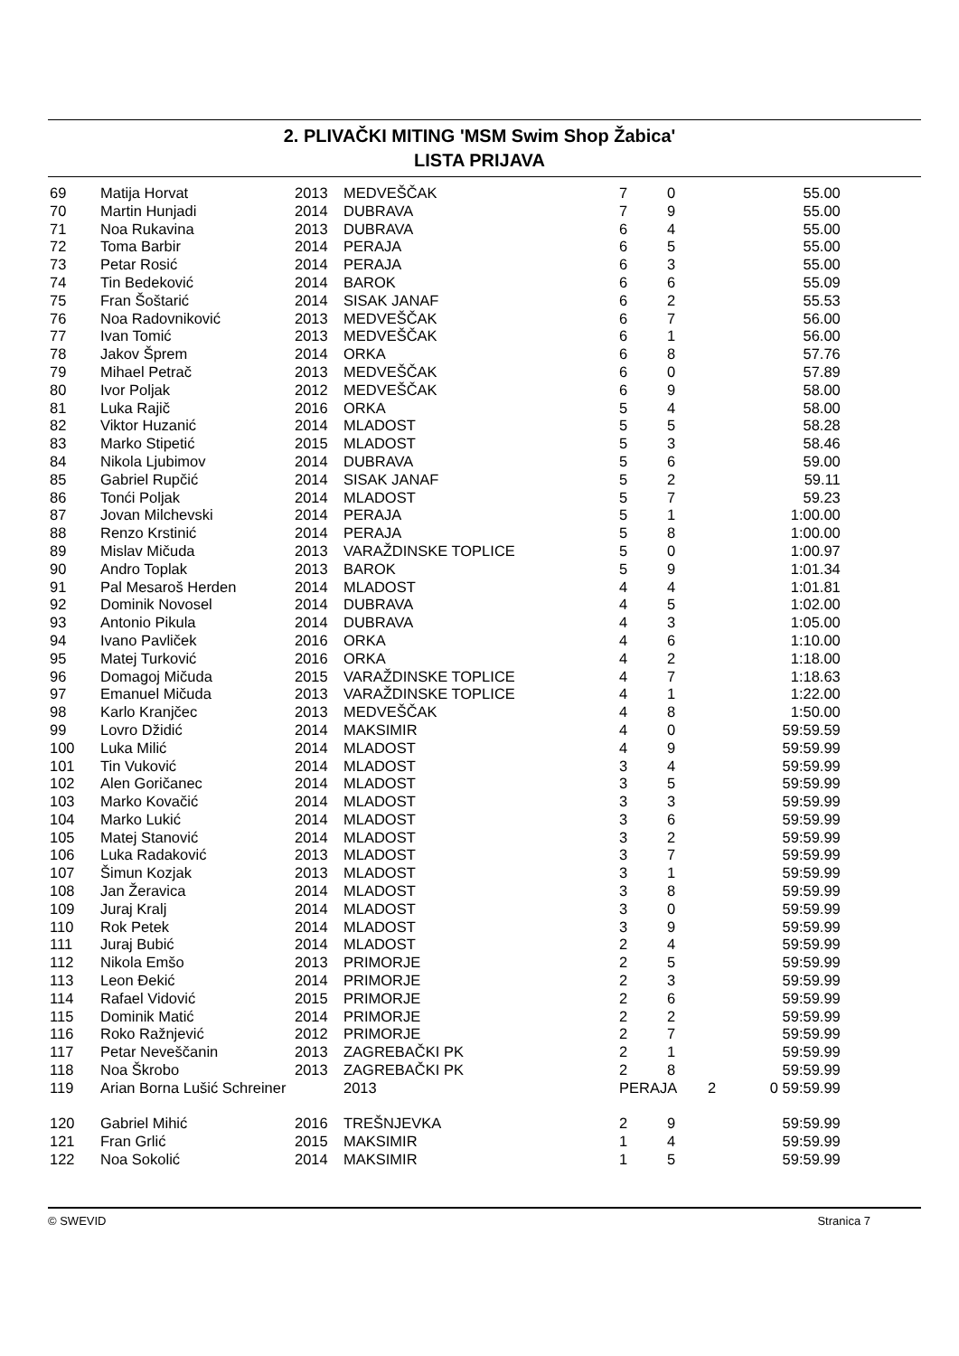2. PLIVAČKI MITING 'MSM Swim Shop Žabica'
LISTA PRIJAVA
| 69 | Matija Horvat | 2013 | MEDVEŠČAK | 7 | 0 | 55.00 |
| 70 | Martin Hunjadi | 2014 | DUBRAVA | 7 | 9 | 55.00 |
| 71 | Noa Rukavina | 2013 | DUBRAVA | 6 | 4 | 55.00 |
| 72 | Toma Barbir | 2014 | PERAJA | 6 | 5 | 55.00 |
| 73 | Petar Rosić | 2014 | PERAJA | 6 | 3 | 55.00 |
| 74 | Tin Bedeković | 2014 | BAROK | 6 | 6 | 55.09 |
| 75 | Fran Šoštarić | 2014 | SISAK JANAF | 6 | 2 | 55.53 |
| 76 | Noa Radovniković | 2013 | MEDVEŠČAK | 6 | 7 | 56.00 |
| 77 | Ivan Tomić | 2013 | MEDVEŠČAK | 6 | 1 | 56.00 |
| 78 | Jakov Šprem | 2014 | ORKA | 6 | 8 | 57.76 |
| 79 | Mihael Petrač | 2013 | MEDVEŠČAK | 6 | 0 | 57.89 |
| 80 | Ivor Poljak | 2012 | MEDVEŠČAK | 6 | 9 | 58.00 |
| 81 | Luka Rajič | 2016 | ORKA | 5 | 4 | 58.00 |
| 82 | Viktor Huzanić | 2014 | MLADOST | 5 | 5 | 58.28 |
| 83 | Marko Stipetić | 2015 | MLADOST | 5 | 3 | 58.46 |
| 84 | Nikola Ljubimov | 2014 | DUBRAVA | 5 | 6 | 59.00 |
| 85 | Gabriel Rupčić | 2014 | SISAK JANAF | 5 | 2 | 59.11 |
| 86 | Tonći Poljak | 2014 | MLADOST | 5 | 7 | 59.23 |
| 87 | Jovan Milchevski | 2014 | PERAJA | 5 | 1 | 1:00.00 |
| 88 | Renzo Krstinić | 2014 | PERAJA | 5 | 8 | 1:00.00 |
| 89 | Mislav Mičuda | 2013 | VARAŽDINSKE TOPLICE | 5 | 0 | 1:00.97 |
| 90 | Andro Toplak | 2013 | BAROK | 5 | 9 | 1:01.34 |
| 91 | Pal Mesaroš Herden | 2014 | MLADOST | 4 | 4 | 1:01.81 |
| 92 | Dominik Novosel | 2014 | DUBRAVA | 4 | 5 | 1:02.00 |
| 93 | Antonio Pikula | 2014 | DUBRAVA | 4 | 3 | 1:05.00 |
| 94 | Ivano Pavliček | 2016 | ORKA | 4 | 6 | 1:10.00 |
| 95 | Matej Turković | 2016 | ORKA | 4 | 2 | 1:18.00 |
| 96 | Domagoj Mičuda | 2015 | VARAŽDINSKE TOPLICE | 4 | 7 | 1:18.63 |
| 97 | Emanuel Mičuda | 2013 | VARAŽDINSKE TOPLICE | 4 | 1 | 1:22.00 |
| 98 | Karlo Kranjčec | 2013 | MEDVEŠČAK | 4 | 8 | 1:50.00 |
| 99 | Lovro Džidić | 2014 | MAKSIMIR | 4 | 0 | 59:59.59 |
| 100 | Luka Milić | 2014 | MLADOST | 4 | 9 | 59:59.99 |
| 101 | Tin Vuković | 2014 | MLADOST | 3 | 4 | 59:59.99 |
| 102 | Alen Goričanec | 2014 | MLADOST | 3 | 5 | 59:59.99 |
| 103 | Marko Kovačić | 2014 | MLADOST | 3 | 3 | 59:59.99 |
| 104 | Marko Lukić | 2014 | MLADOST | 3 | 6 | 59:59.99 |
| 105 | Matej Stanović | 2014 | MLADOST | 3 | 2 | 59:59.99 |
| 106 | Luka Radaković | 2013 | MLADOST | 3 | 7 | 59:59.99 |
| 107 | Šimun Kozjak | 2013 | MLADOST | 3 | 1 | 59:59.99 |
| 108 | Jan Žeravica | 2014 | MLADOST | 3 | 8 | 59:59.99 |
| 109 | Juraj Kralj | 2014 | MLADOST | 3 | 0 | 59:59.99 |
| 110 | Rok Petek | 2014 | MLADOST | 3 | 9 | 59:59.99 |
| 111 | Juraj Bubić | 2014 | MLADOST | 2 | 4 | 59:59.99 |
| 112 | Nikola Emšo | 2013 | PRIMORJE | 2 | 5 | 59:59.99 |
| 113 | Leon Đekić | 2014 | PRIMORJE | 2 | 3 | 59:59.99 |
| 114 | Rafael Vidović | 2015 | PRIMORJE | 2 | 6 | 59:59.99 |
| 115 | Dominik Matić | 2014 | PRIMORJE | 2 | 2 | 59:59.99 |
| 116 | Roko Ražnjević | 2012 | PRIMORJE | 2 | 7 | 59:59.99 |
| 117 | Petar Neveščanin | 2013 | ZAGREBAČKI PK | 2 | 1 | 59:59.99 |
| 118 | Noa Škrobo | 2013 | ZAGREBAČKI PK | 2 | 8 | 59:59.99 |
| 119 | Arian Borna Lušić Schreiner | | 2013 | PERAJA | | 2 0 59:59.99 |
| 120 | Gabriel Mihić | 2016 | TREŠNJEVKA | 2 | 9 | 59:59.99 |
| 121 | Fran Grlić | 2015 | MAKSIMIR | 1 | 4 | 59:59.99 |
| 122 | Noa Sokolić | 2014 | MAKSIMIR | 1 | 5 | 59:59.99 |
© SWEVID Stranica 7